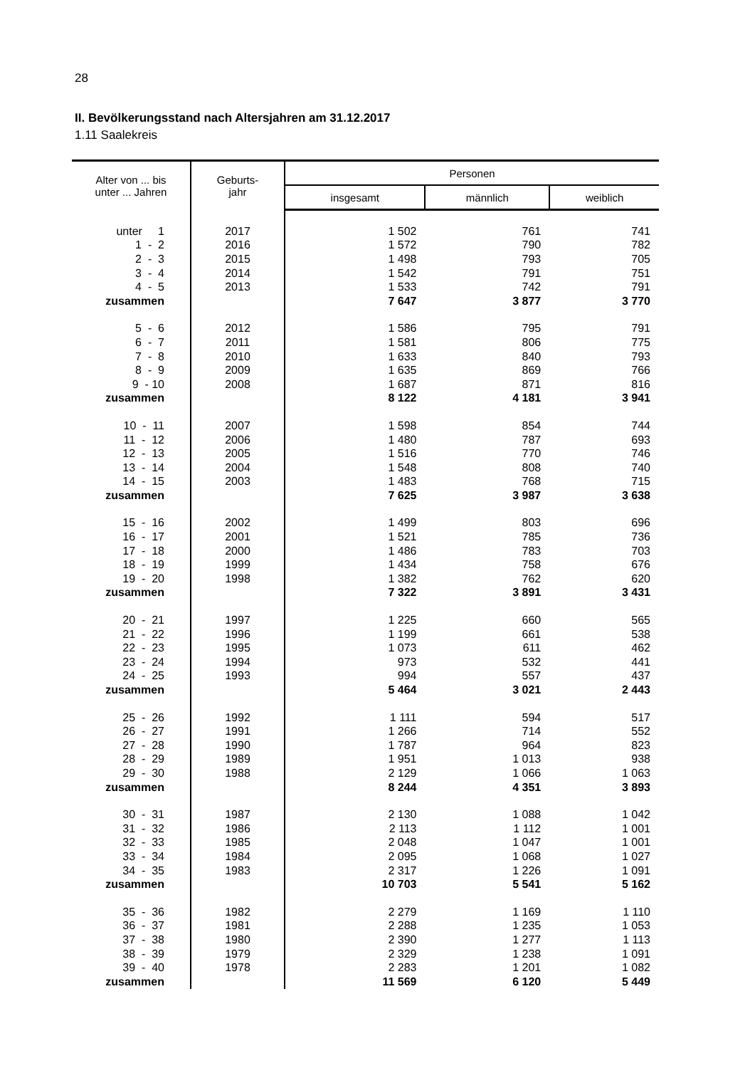28
II. Bevölkerungsstand nach Altersjahren am 31.12.2017
1.11 Saalekreis
| Alter von ... bis unter ... Jahren | Geburts- jahr | Personen | | |
| --- | --- | --- | --- | --- |
| | | insgesamt | männlich | weiblich |
| unter 1 | 2017 | 1 502 | 761 | 741 |
| 1 - 2 | 2016 | 1 572 | 790 | 782 |
| 2 - 3 | 2015 | 1 498 | 793 | 705 |
| 3 - 4 | 2014 | 1 542 | 791 | 751 |
| 4 - 5 | 2013 | 1 533 | 742 | 791 |
| zusammen | | 7 647 | 3 877 | 3 770 |
| 5 - 6 | 2012 | 1 586 | 795 | 791 |
| 6 - 7 | 2011 | 1 581 | 806 | 775 |
| 7 - 8 | 2010 | 1 633 | 840 | 793 |
| 8 - 9 | 2009 | 1 635 | 869 | 766 |
| 9 - 10 | 2008 | 1 687 | 871 | 816 |
| zusammen | | 8 122 | 4 181 | 3 941 |
| 10 - 11 | 2007 | 1 598 | 854 | 744 |
| 11 - 12 | 2006 | 1 480 | 787 | 693 |
| 12 - 13 | 2005 | 1 516 | 770 | 746 |
| 13 - 14 | 2004 | 1 548 | 808 | 740 |
| 14 - 15 | 2003 | 1 483 | 768 | 715 |
| zusammen | | 7 625 | 3 987 | 3 638 |
| 15 - 16 | 2002 | 1 499 | 803 | 696 |
| 16 - 17 | 2001 | 1 521 | 785 | 736 |
| 17 - 18 | 2000 | 1 486 | 783 | 703 |
| 18 - 19 | 1999 | 1 434 | 758 | 676 |
| 19 - 20 | 1998 | 1 382 | 762 | 620 |
| zusammen | | 7 322 | 3 891 | 3 431 |
| 20 - 21 | 1997 | 1 225 | 660 | 565 |
| 21 - 22 | 1996 | 1 199 | 661 | 538 |
| 22 - 23 | 1995 | 1 073 | 611 | 462 |
| 23 - 24 | 1994 | 973 | 532 | 441 |
| 24 - 25 | 1993 | 994 | 557 | 437 |
| zusammen | | 5 464 | 3 021 | 2 443 |
| 25 - 26 | 1992 | 1 111 | 594 | 517 |
| 26 - 27 | 1991 | 1 266 | 714 | 552 |
| 27 - 28 | 1990 | 1 787 | 964 | 823 |
| 28 - 29 | 1989 | 1 951 | 1 013 | 938 |
| 29 - 30 | 1988 | 2 129 | 1 066 | 1 063 |
| zusammen | | 8 244 | 4 351 | 3 893 |
| 30 - 31 | 1987 | 2 130 | 1 088 | 1 042 |
| 31 - 32 | 1986 | 2 113 | 1 112 | 1 001 |
| 32 - 33 | 1985 | 2 048 | 1 047 | 1 001 |
| 33 - 34 | 1984 | 2 095 | 1 068 | 1 027 |
| 34 - 35 | 1983 | 2 317 | 1 226 | 1 091 |
| zusammen | | 10 703 | 5 541 | 5 162 |
| 35 - 36 | 1982 | 2 279 | 1 169 | 1 110 |
| 36 - 37 | 1981 | 2 288 | 1 235 | 1 053 |
| 37 - 38 | 1980 | 2 390 | 1 277 | 1 113 |
| 38 - 39 | 1979 | 2 329 | 1 238 | 1 091 |
| 39 - 40 | 1978 | 2 283 | 1 201 | 1 082 |
| zusammen | | 11 569 | 6 120 | 5 449 |